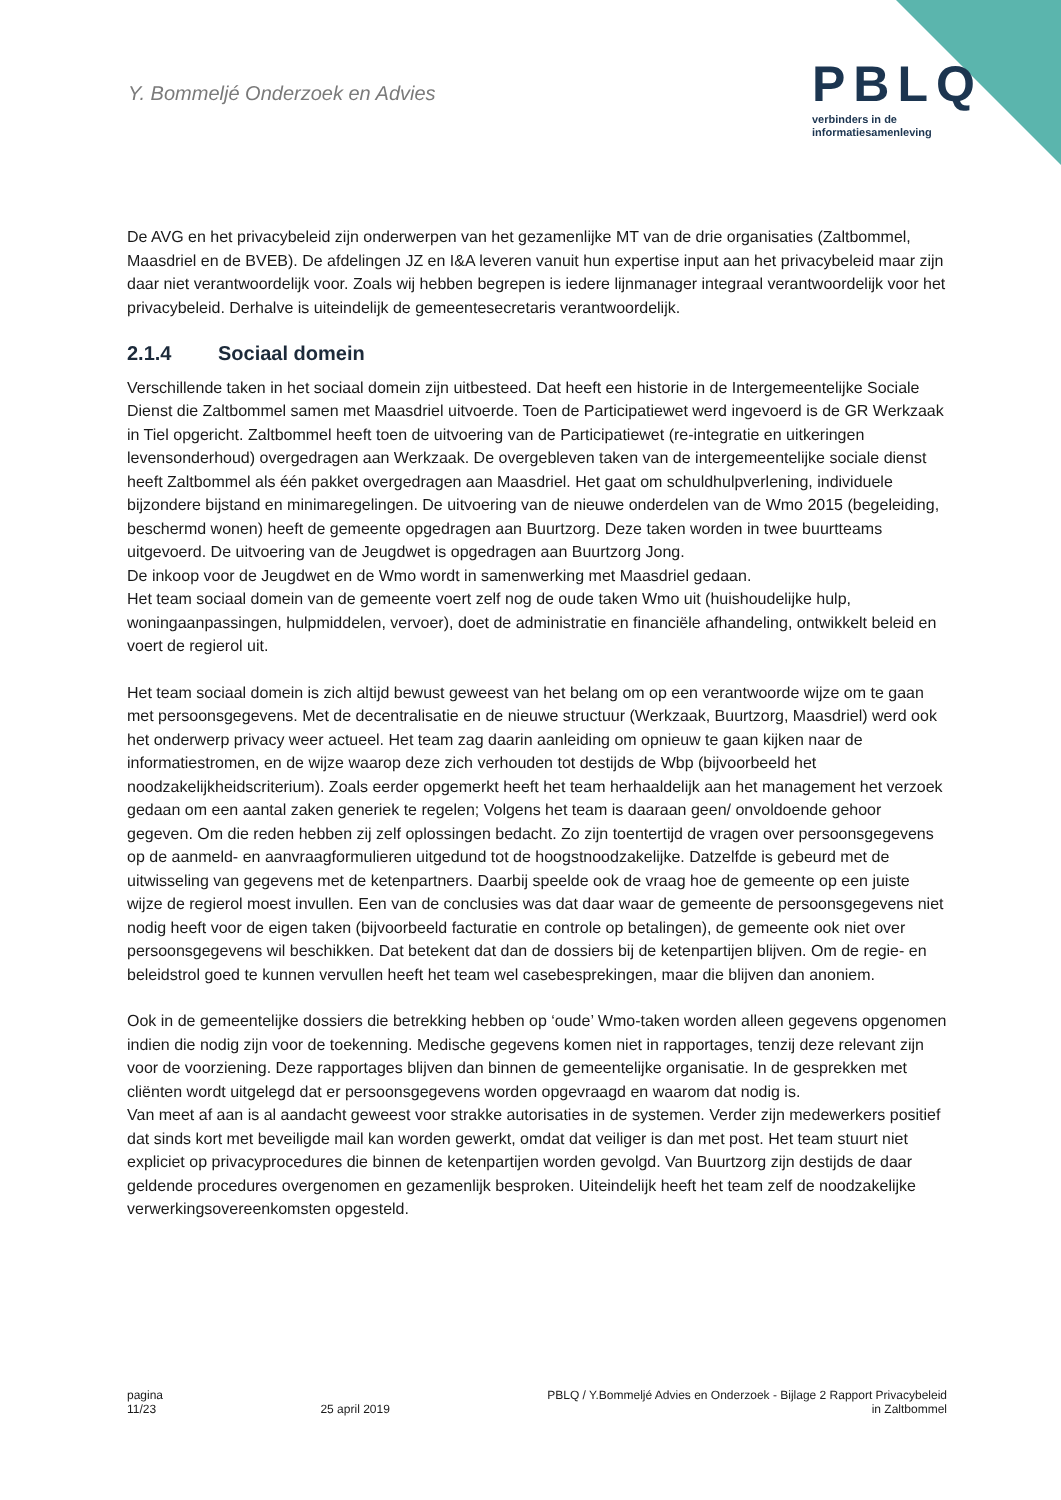Y. Bommeljé Onderzoek en Advies
PBLQ
verbinders in de
informatiesamenleving
De AVG en het privacybeleid zijn onderwerpen van het gezamenlijke MT van de drie organisaties (Zaltbommel, Maasdriel en de BVEB). De afdelingen JZ en I&A leveren vanuit hun expertise input aan het privacybeleid maar zijn daar niet verantwoordelijk voor. Zoals wij hebben begrepen is iedere lijnmanager integraal verantwoordelijk voor het privacybeleid. Derhalve is uiteindelijk de gemeentesecretaris verantwoordelijk.
2.1.4 Sociaal domein
Verschillende taken in het sociaal domein zijn uitbesteed. Dat heeft een historie in de Intergemeentelijke Sociale Dienst die Zaltbommel samen met Maasdriel uitvoerde. Toen de Participatiewet werd ingevoerd is de GR Werkzaak in Tiel opgericht. Zaltbommel heeft toen de uitvoering van de Participatiewet (re-integratie en uitkeringen levensonderhoud) overgedragen aan Werkzaak. De overgebleven taken van de intergemeentelijke sociale dienst heeft Zaltbommel als één pakket overgedragen aan Maasdriel. Het gaat om schuldhulpverlening, individuele bijzondere bijstand en minimaregelingen. De uitvoering van de nieuwe onderdelen van de Wmo 2015 (begeleiding, beschermd wonen) heeft de gemeente opgedragen aan Buurtzorg. Deze taken worden in twee buurtteams uitgevoerd. De uitvoering van de Jeugdwet is opgedragen aan Buurtzorg Jong.
De inkoop voor de Jeugdwet en de Wmo wordt in samenwerking met Maasdriel gedaan.
Het team sociaal domein van de gemeente voert zelf nog de oude taken Wmo uit (huishoudelijke hulp, woningaanpassingen, hulpmiddelen, vervoer), doet de administratie en financiële afhandeling, ontwikkelt beleid en voert de regierol uit.
Het team sociaal domein is zich altijd bewust geweest van het belang om op een verantwoorde wijze om te gaan met persoonsgegevens. Met de decentralisatie en de nieuwe structuur (Werkzaak, Buurtzorg, Maasdriel) werd ook het onderwerp privacy weer actueel. Het team zag daarin aanleiding om opnieuw te gaan kijken naar de informatiestromen, en de wijze waarop deze zich verhouden tot destijds de Wbp (bijvoorbeeld het noodzakelijkheidscriterium). Zoals eerder opgemerkt heeft het team herhaaldelijk aan het management het verzoek gedaan om een aantal zaken generiek te regelen; Volgens het team is daaraan geen/ onvoldoende gehoor gegeven. Om die reden hebben zij zelf oplossingen bedacht. Zo zijn toentertijd de vragen over persoonsgegevens op de aanmeld- en aanvraagformulieren uitgedund tot de hoogstnoodzakelijke. Datzelfde is gebeurd met de uitwisseling van gegevens met de ketenpartners. Daarbij speelde ook de vraag hoe de gemeente op een juiste wijze de regierol moest invullen. Een van de conclusies was dat daar waar de gemeente de persoonsgegevens niet nodig heeft voor de eigen taken (bijvoorbeeld facturatie en controle op betalingen), de gemeente ook niet over persoonsgegevens wil beschikken. Dat betekent dat dan de dossiers bij de ketenpartijen blijven. Om de regie- en beleidstrol goed te kunnen vervullen heeft het team wel casebesprekingen, maar die blijven dan anoniem.
Ook in de gemeentelijke dossiers die betrekking hebben op ‘oude’ Wmo-taken worden alleen gegevens opgenomen indien die nodig zijn voor de toekenning. Medische gegevens komen niet in rapportages, tenzij deze relevant zijn voor de voorziening. Deze rapportages blijven dan binnen de gemeentelijke organisatie. In de gesprekken met cliënten wordt uitgelegd dat er persoonsgegevens worden opgevraagd en waarom dat nodig is.
Van meet af aan is al aandacht geweest voor strakke autorisaties in de systemen. Verder zijn medewerkers positief dat sinds kort met beveiligde mail kan worden gewerkt, omdat dat veiliger is dan met post. Het team stuurt niet expliciet op privacyprocedures die binnen de ketenpartijen worden gevolgd. Van Buurtzorg zijn destijds de daar geldende procedures overgenomen en gezamenlijk besproken. Uiteindelijk heeft het team zelf de noodzakelijke verwerkingsovereenkomsten opgesteld.
pagina
11/23
25 april 2019 PBLQ / Y.Bommeljé Advies en Onderzoek - Bijlage 2 Rapport Privacybeleid
in Zaltbommel